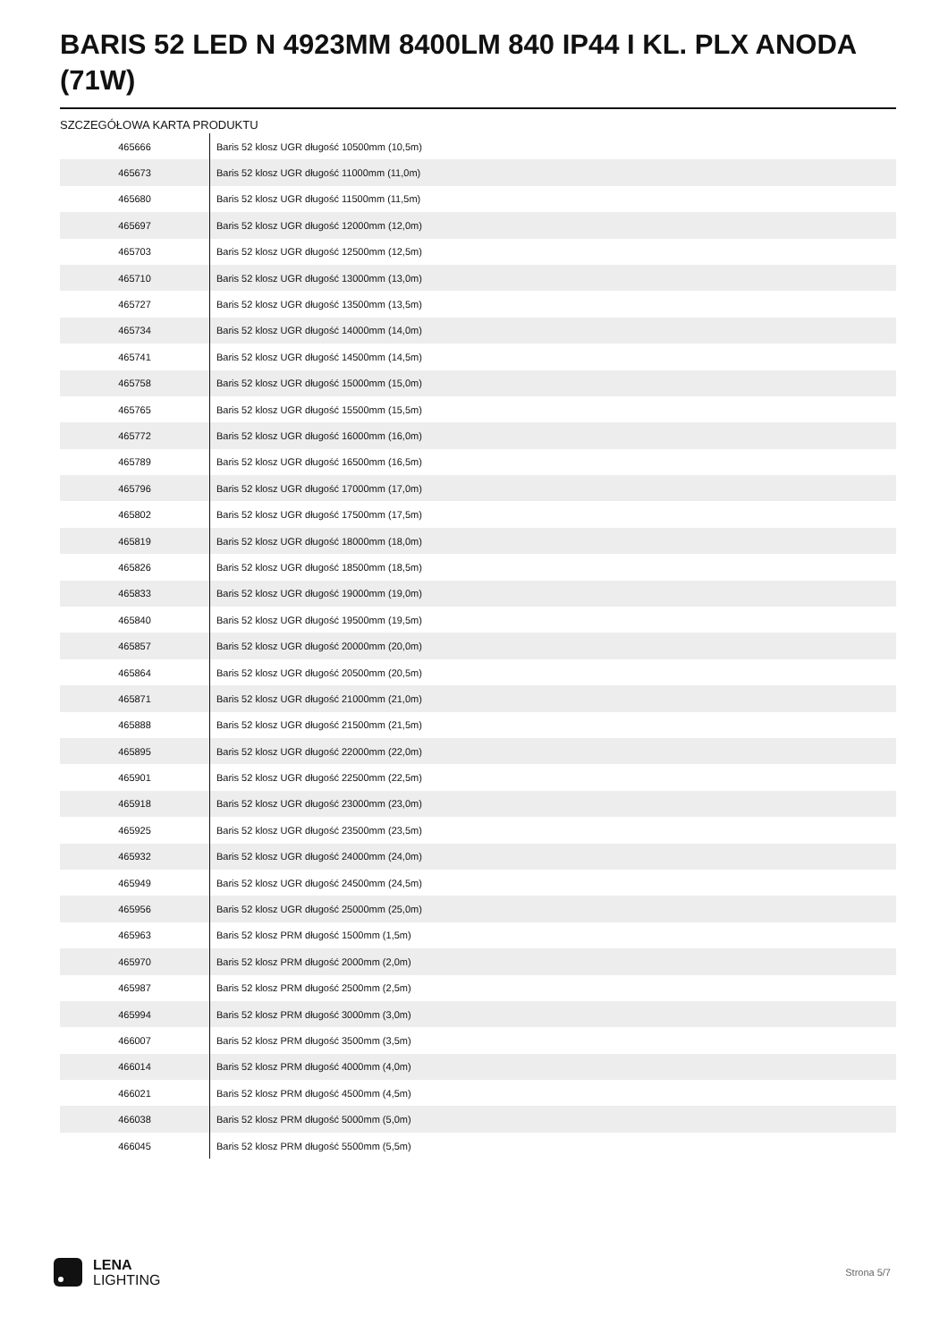BARIS 52 LED N 4923MM 8400LM 840 IP44 I KL. PLX ANODA (71W)
SZCZEGÓŁOWA KARTA PRODUKTU
| 465666 | Baris 52 klosz UGR długość 10500mm (10,5m) |
| 465673 | Baris 52 klosz UGR długość 11000mm (11,0m) |
| 465680 | Baris 52 klosz UGR długość 11500mm (11,5m) |
| 465697 | Baris 52 klosz UGR długość 12000mm (12,0m) |
| 465703 | Baris 52 klosz UGR długość 12500mm (12,5m) |
| 465710 | Baris 52 klosz UGR długość 13000mm (13,0m) |
| 465727 | Baris 52 klosz UGR długość 13500mm (13,5m) |
| 465734 | Baris 52 klosz UGR długość 14000mm (14,0m) |
| 465741 | Baris 52 klosz UGR długość 14500mm (14,5m) |
| 465758 | Baris 52 klosz UGR długość 15000mm (15,0m) |
| 465765 | Baris 52 klosz UGR długość 15500mm (15,5m) |
| 465772 | Baris 52 klosz UGR długość 16000mm (16,0m) |
| 465789 | Baris 52 klosz UGR długość 16500mm (16,5m) |
| 465796 | Baris 52 klosz UGR długość 17000mm (17,0m) |
| 465802 | Baris 52 klosz UGR długość 17500mm (17,5m) |
| 465819 | Baris 52 klosz UGR długość 18000mm (18,0m) |
| 465826 | Baris 52 klosz UGR długość 18500mm (18,5m) |
| 465833 | Baris 52 klosz UGR długość 19000mm (19,0m) |
| 465840 | Baris 52 klosz UGR długość 19500mm (19,5m) |
| 465857 | Baris 52 klosz UGR długość 20000mm (20,0m) |
| 465864 | Baris 52 klosz UGR długość 20500mm (20,5m) |
| 465871 | Baris 52 klosz UGR długość 21000mm (21,0m) |
| 465888 | Baris 52 klosz UGR długość 21500mm (21,5m) |
| 465895 | Baris 52 klosz UGR długość 22000mm (22,0m) |
| 465901 | Baris 52 klosz UGR długość 22500mm (22,5m) |
| 465918 | Baris 52 klosz UGR długość 23000mm (23,0m) |
| 465925 | Baris 52 klosz UGR długość 23500mm (23,5m) |
| 465932 | Baris 52 klosz UGR długość 24000mm (24,0m) |
| 465949 | Baris 52 klosz UGR długość 24500mm (24,5m) |
| 465956 | Baris 52 klosz UGR długość 25000mm (25,0m) |
| 465963 | Baris 52 klosz PRM długość 1500mm (1,5m) |
| 465970 | Baris 52 klosz PRM długość 2000mm (2,0m) |
| 465987 | Baris 52 klosz PRM długość 2500mm (2,5m) |
| 465994 | Baris 52 klosz PRM długość 3000mm (3,0m) |
| 466007 | Baris 52 klosz PRM długość 3500mm (3,5m) |
| 466014 | Baris 52 klosz PRM długość 4000mm (4,0m) |
| 466021 | Baris 52 klosz PRM długość 4500mm (4,5m) |
| 466038 | Baris 52 klosz PRM długość 5000mm (5,0m) |
| 466045 | Baris 52 klosz PRM długość 5500mm (5,5m) |
LENA
LIGHTING
Strona 5/7